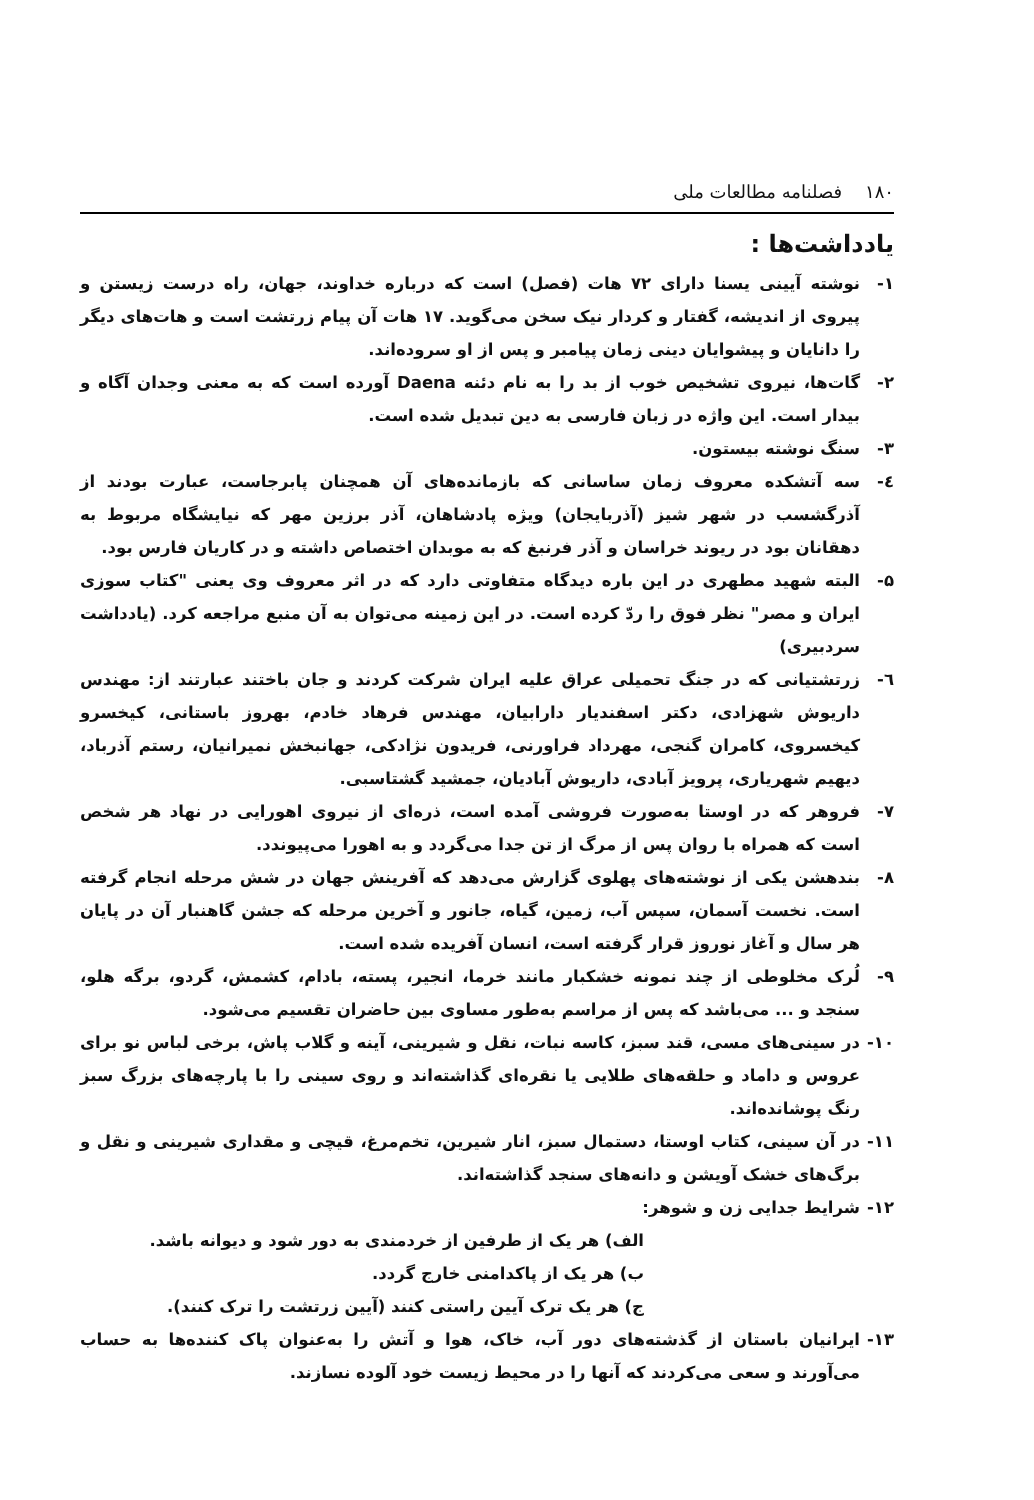۱۸۰ فصلنامه مطالعات ملی
یادداشت‌ها :
۱- نوشته آیینی یسنا دارای ۷۲ هات (فصل) است که درباره خداوند، جهان، راه درست زیستن و پیروی از اندیشه، گفتار و کردار نیک سخن می‌گوید. ۱۷ هات آن پیام زرتشت است و هات‌های دیگر را دانایان و پیشوایان دینی زمان پیامبر و پس از او سروده‌اند.
۲- گات‌ها، نیروی تشخیص خوب از بد را به نام دئنه Daena آورده است که به معنی وجدان آگاه و بیدار است. این واژه در زبان فارسی به دین تبدیل شده است.
۳- سنگ نوشته بیستون.
٤- سه آتشکده معروف زمان ساسانی که بازمانده‌های آن همچنان پابرجاست، عبارت بودند از آذرگشسب در شهر شیز (آذربایجان) ویژه پادشاهان، آذر برزین مهر که نیایشگاه مربوط به دهقانان بود در ریوند خراسان و آذر فرنبغ که به موبدان اختصاص داشته و در کاریان فارس بود.
۵- البته شهید مطهری در این باره دیدگاه متفاوتی دارد که در اثر معروف وی یعنی "کتاب سوزی ایران و مصر" نظر فوق را ردّ کرده است. در این زمینه می‌توان به آن منبع مراجعه کرد. (یادداشت سردبیری)
٦- زرتشتیانی که در جنگ تحمیلی عراق علیه ایران شرکت کردند و جان باختند عبارتند از: مهندس داریوش شهزادی، دکتر اسفندیار دارابیان، مهندس فرهاد خادم، بهروز باستانی، کیخسرو کیخسروی، کامران گنجی، مهرداد فراورنی، فریدون نژادکی، جهانبخش نمیرانیان، رستم آذرباد، دیهیم شهریاری، پرویز آبادی، داریوش آبادیان، جمشید گشتاسبی.
۷- فروهر که در اوستا به‌صورت فروشی آمده است، ذره‌ای از نیروی اهورایی در نهاد هر شخص است که همراه با روان پس از مرگ از تن جدا می‌گردد و به اهورا می‌پیوندد.
۸- بندهشن یکی از نوشته‌های پهلوی گزارش می‌دهد که آفرینش جهان در شش مرحله انجام گرفته است. نخست آسمان، سپس آب، زمین، گیاه، جانور و آخرین مرحله که جشن گاهنبار آن در پایان هر سال و آغاز نوروز قرار گرفته است، انسان آفریده شده است.
۹- لُرک مخلوطی از چند نمونه خشکبار مانند خرما، انجیر، پسته، بادام، کشمش، گردو، برگه هلو، سنجد و ... می‌باشد که پس از مراسم به‌طور مساوی بین حاضران تقسیم می‌شود.
۱۰- در سینی‌های مسی، قند سبز، کاسه نبات، نقل و شیرینی، آینه و گلاب پاش، برخی لباس نو برای عروس و داماد و حلقه‌های طلایی یا نقره‌ای گذاشته‌اند و روی سینی را با پارچه‌های بزرگ سبز رنگ پوشانده‌اند.
۱۱- در آن سینی، کتاب اوستا، دستمال سبز، انار شیرین، تخم‌مرغ، قیچی و مقداری شیرینی و نقل و برگ‌های خشک آویشن و دانه‌های سنجد گذاشته‌اند.
۱۲- شرایط جدایی زن و شوهر:
الف) هر یک از طرفین از خردمندی به دور شود و دیوانه باشد.
ب) هر یک از پاکدامنی خارج گردد.
ج) هر یک ترک آیین راستی کنند (آیین زرتشت را ترک کنند).
۱۳- ایرانیان باستان از گذشته‌های دور آب، خاک، هوا و آتش را به‌عنوان پاک کننده‌ها به حساب می‌آورند و سعی می‌کردند که آنها را در محیط زیست خود آلوده نسازند.